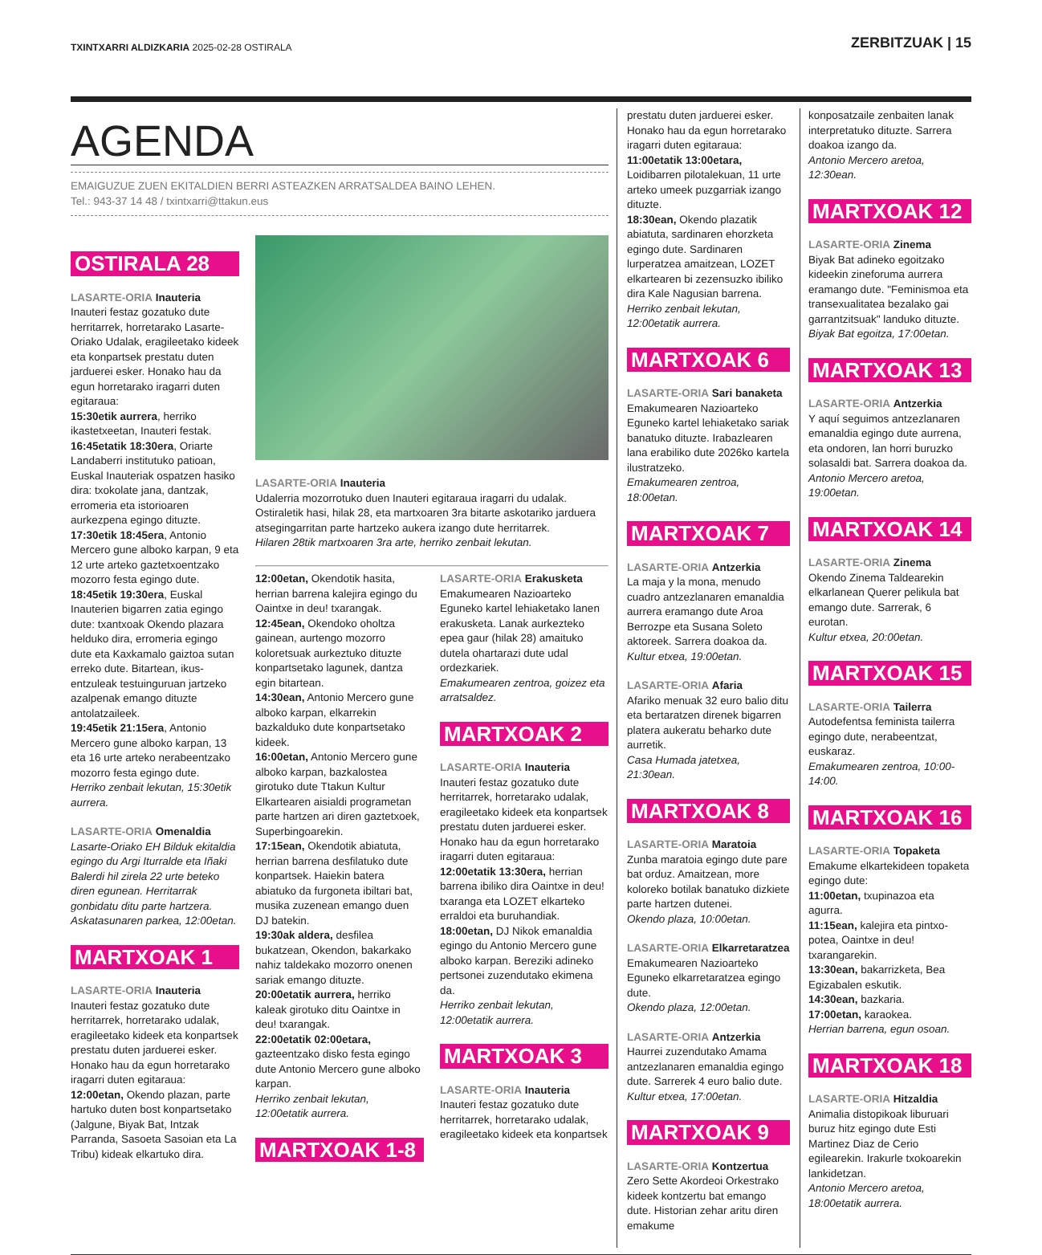TXINTXARRI ALDIZKARIA 2025-02-28 OSTIRALA
ZERBITZUAK | 15
AGENDA
EMAIGUZUE ZUEN EKITALDIEN BERRI ASTEAZKEN ARRATSALDEA BAINO LEHEN.
Tel.: 943-37 14 48 / txintxarri@ttakun.eus
OSTIRALA 28
LASARTE-ORIA Inauteria
Inauteri festaz gozatuko dute herritarrek, horretarako Lasarte-Oriako Udalak, eragileetako kideek eta konpartsek prestatu duten jarduerei esker. Honako hau da egun horretarako iragarri duten egitaraua:
15:30etik aurrera, herriko ikastetxeetan, Inauteri festak.
16:45etatik 18:30era, Oriarte Landaberri institutuko patioan, Euskal Inauteriak ospatzen hasiko dira: txokolate jana, dantzak, erromeria eta istorioaren aurkezpena egingo dituzte.
17:30etik 18:45era, Antonio Mercero gune alboko karpan, 9 eta 12 urte arteko gaztetxoentzako mozorro festa egingo dute.
18:45etik 19:30era, Euskal Inauterien bigarren zatia egingo dute: txantxoak Okendo plazara helduko dira, erromeria egingo dute eta Kaxkamalo gaiztoa sutan erreko dute. Bitartean, ikus-entzuleak testuinguruan jartzeko azalpenak emango dituzte antolatzaileek.
19:45etik 21:15era, Antonio Mercero gune alboko karpan, 13 eta 16 urte arteko nerabeentzako mozorro festa egingo dute.
Herriko zenbait lekutan, 15:30etik aurrera.
LASARTE-ORIA Omenaldia
Lasarte-Oriako EH Bilduk ekitaldia egingo du Argi Iturralde eta Iñaki Balerdi hil zirela 22 urte beteko diren egunean. Herritarrak gonbidatu ditu parte hartzera. Askatasunaren parkea, 12:00etan.
MARTXOAK 1
LASARTE-ORIA Inauteria
Inauteri festaz gozatuko dute herritarrek, horretarako udalak, eragileetako kideek eta konpartsek prestatu duten jarduerei esker. Honako hau da egun horretarako iragarri duten egitaraua:
12:00etan, Okendo plazan, parte hartuko duten bost konpartsetako (Jalgune, Biyak Bat, Intzak Parranda, Sasoeta Sasoian eta La Tribu) kideak elkartuko dira.
LASARTE-ORIA Inauteria
Udalerria mozorrotuko duen Inauteri egitaraua iragarri du udalak. Ostiraletik hasi, hilak 28, eta martxoaren 3ra bitarte askotariko jarduera atsegingarritan parte hartzeko aukera izango dute herritarrek.
Hilaren 28tik martxoaren 3ra arte, herriko zenbait lekutan.
12:00etan, Okendotik hasita, herrian barrena kalejira egingo du Oaintxe in deu! txarangak.
12:45ean, Okendoko oholtza gainean, aurtengo mozorro koloretsuak aurkeztuko dituzte konpartsetako lagunek, dantza egin bitartean.
14:30ean, Antonio Mercero gune alboko karpan, elkarrekin bazkalduko dute konpartsetako kideek.
16:00etan, Antonio Mercero gune alboko karpan, bazkalostea girotuko dute Ttakun Kultur Elkartearen aisialdi programetan parte hartzen ari diren gaztetxoek, Superbingoarekin.
17:15ean, Okendotik abiatuta, herrian barrena desfilatuko dute konpartsek. Haiekin batera abiatuko da furgoneta ibiltari bat, musika zuzenean emango duen DJ batekin.
19:30ak aldera, desfilea bukatzean, Okendon, bakarkako nahiz taldekako mozorro onenen sariak emango dituzte.
20:00etatik aurrera, herriko kaleak girotuko ditu Oaintxe in deu! txarangak.
22:00etatik 02:00etara, gazteentzako disko festa egingo dute Antonio Mercero gune alboko karpan.
Herriko zenbait lekutan, 12:00etatik aurrera.
MARTXOAK 1-8
LASARTE-ORIA Erakusketa
Emakumearen Nazioarteko Eguneko kartel lehiaketako lanen erakusketa. Lanak aurkezteko epea gaur (hilak 28) amaituko dutela ohartarazi dute udal ordezkariek.
Emakumearen zentroa, goizez eta arratsaldez.
MARTXOAK 2
LASARTE-ORIA Inauteria
Inauteri festaz gozatuko dute herritarrek, horretarako udalak, eragileetako kideek eta konpartsek prestatu duten jarduerei esker. Honako hau da egun horretarako iragarri duten egitaraua:
12:00etatik 13:30era, herrian barrena ibiliko dira Oaintxe in deu! txaranga eta LOZET elkarteko erraldoi eta buruhandiak.
18:00etan, DJ Nikok emanaldia egingo du Antonio Mercero gune alboko karpan. Bereziki adineko pertsonei zuzendutako ekimena da.
Herriko zenbait lekutan, 12:00etatik aurrera.
MARTXOAK 3
LASARTE-ORIA Inauteria
Inauteri festaz gozatuko dute herritarrek, horretarako udalak, eragileetako kideek eta konpartsek
prestatu duten jarduerei esker. Honako hau da egun horretarako iragarri duten egitaraua:
11:00etatik 13:00etara, Loidibarren pilotalekuan, 11 urte arteko umeek puzgarriak izango dituzte.
18:30ean, Okendo plazatik abiatuta, sardinaren ehorzketa egingo dute. Sardinaren lurperatzea amaitzean, LOZET elkartearen bi zezensuzko ibiliko dira Kale Nagusian barrena.
Herriko zenbait lekutan, 12:00etatik aurrera.
MARTXOAK 6
LASARTE-ORIA Sari banaketa
Emakumearen Nazioarteko Eguneko kartel lehiaketako sariak banatuko dituzte. Irabazlearen lana erabiliko dute 2026ko kartela ilustratzeko.
Emakumearen zentroa, 18:00etan.
MARTXOAK 7
LASARTE-ORIA Antzerkia
La maja y la mona, menudo cuadro antzezlanaren emanaldia aurrera eramango dute Aroa Berrozpe eta Susana Soleto aktoreek. Sarrera doakoa da.
Kultur etxea, 19:00etan.
LASARTE-ORIA Afaria
Afariko menuak 32 euro balio ditu eta bertaratzen direnek bigarren platera aukeratu beharko dute aurretik.
Casa Humada jatetxea, 21:30ean.
MARTXOAK 8
LASARTE-ORIA Maratoia
Zunba maratoia egingo dute pare bat orduz. Amaitzean, more koloreko botilak banatuko dizkiete parte hartzen dutenei.
Okendo plaza, 10:00etan.
LASARTE-ORIA Elkarretaratzea
Emakumearen Nazioarteko Eguneko elkarretaratzea egingo dute.
Okendo plaza, 12:00etan.
LASARTE-ORIA Antzerkia
Haurrei zuzendutako Amama antzezlanaren emanaldia egingo dute. Sarrerek 4 euro balio dute.
Kultur etxea, 17:00etan.
MARTXOAK 9
LASARTE-ORIA Kontzertua
Zero Sette Akordeoi Orkestrako kideek kontzertu bat emango dute. Historian zehar aritu diren emakume
konposatzaile zenbaiten lanak interpretatuko dituzte. Sarrera doakoa izango da.
Antonio Mercero aretoa, 12:30ean.
MARTXOAK 12
LASARTE-ORIA Zinema
Biyak Bat adineko egoitzako kideekin zineforuma aurrera eramango dute. "Feminismoa eta transexualitatea bezalako gai garrantzitsuak" landuko dituzte.
Biyak Bat egoitza, 17:00etan.
MARTXOAK 13
LASARTE-ORIA Antzerkia
Y aquí seguimos antzezlanaren emanaldia egingo dute aurrena, eta ondoren, lan horri buruzko solasaldi bat. Sarrera doakoa da.
Antonio Mercero aretoa, 19:00etan.
MARTXOAK 14
LASARTE-ORIA Zinema
Okendo Zinema Taldearekin elkarlanean Querer pelikula bat emango dute. Sarrerak, 6 eurotan.
Kultur etxea, 20:00etan.
MARTXOAK 15
LASARTE-ORIA Tailerra
Autodefentsa feminista tailerra egingo dute, nerabeentzat, euskaraz.
Emakumearen zentroa, 10:00-14:00.
MARTXOAK 16
LASARTE-ORIA Topaketa
Emakume elkartekideen topaketa egingo dute:
11:00etan, txupinazoa eta agurra.
11:15ean, kalejira eta pintxo-potea, Oaintxe in deu! txarangarekin.
13:30ean, bakarrizketa, Bea Egizabalen eskutik.
14:30ean, bazkaria.
17:00etan, karaokea.
Herrian barrena, egun osoan.
MARTXOAK 18
LASARTE-ORIA Hitzaldia
Animalia distopikoak liburuari buruz hitz egingo dute Esti Martinez Diaz de Cerio egilearekin. Irakurle txokoarekin lankidetzan.
Antonio Mercero aretoa, 18:00etatik aurrera.